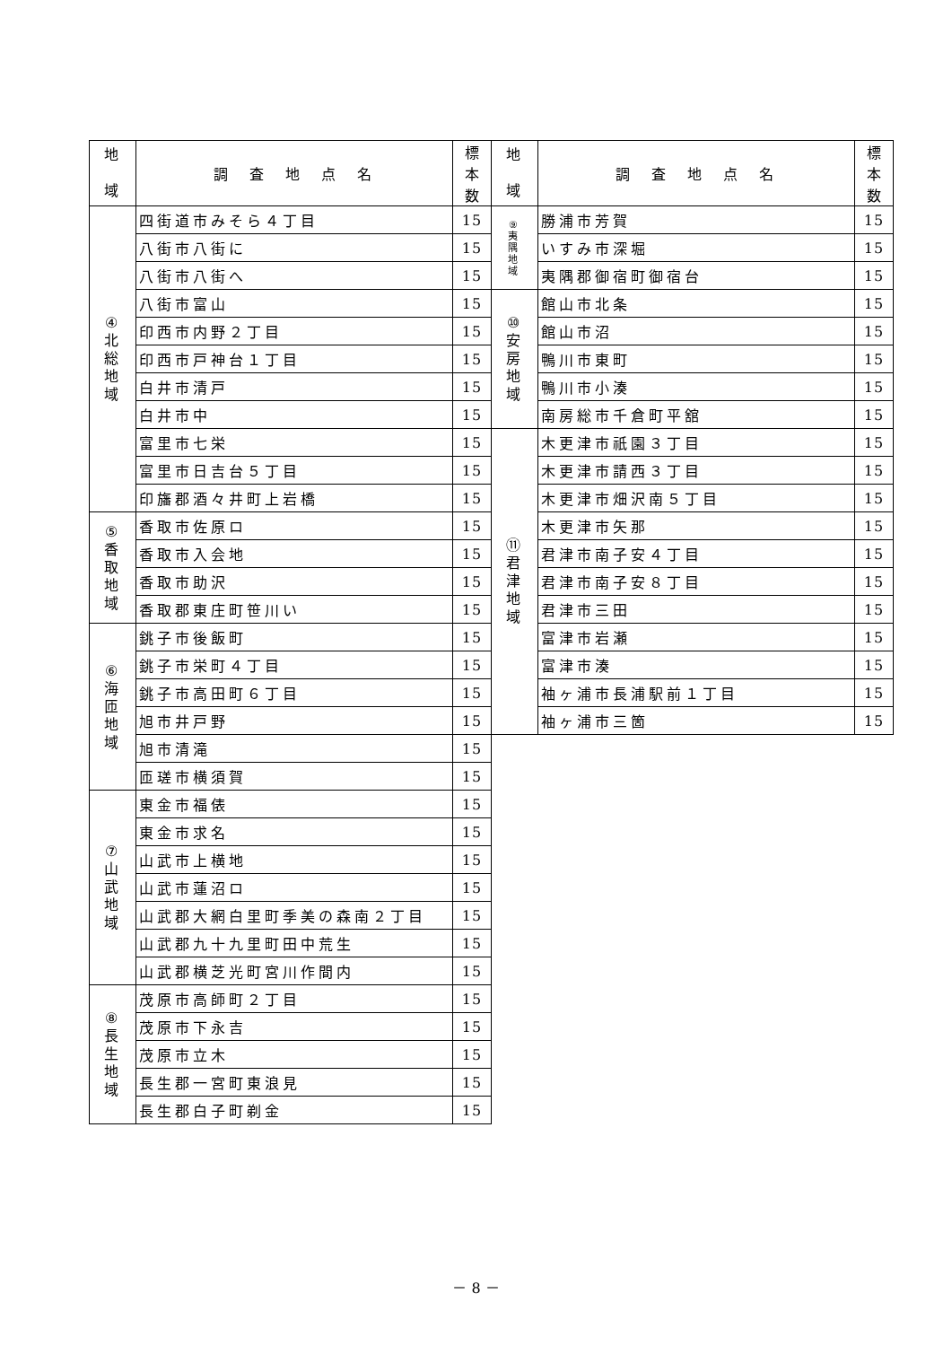| 地 域 | 調 査 地 点 名 | 標 本 数 |
| --- | --- | --- |
| ④ 北 総 地 域 | 四街道市みそら４丁目 | 15 |
| | 八街市八街に | 15 |
| | 八街市八街へ | 15 |
| | 八街市富山 | 15 |
| | 印西市内野２丁目 | 15 |
| | 印西市戸神台１丁目 | 15 |
| | 白井市清戸 | 15 |
| | 白井市中 | 15 |
| | 富里市七栄 | 15 |
| | 富里市日吉台５丁目 | 15 |
| | 印旛郡酒々井町上岩橋 | 15 |
| ⑤ 香 取 地 域 | 香取市佐原ロ | 15 |
| | 香取市入会地 | 15 |
| | 香取市助沢 | 15 |
| | 香取郡東庄町笹川い | 15 |
| ⑥ 海 匝 地 域 | 銚子市後飯町 | 15 |
| | 銚子市栄町４丁目 | 15 |
| | 銚子市高田町６丁目 | 15 |
| | 旭市井戸野 | 15 |
| | 旭市清滝 | 15 |
| | 匝瑳市横須賀 | 15 |
| ⑦ 山 武 地 域 | 東金市福俵 | 15 |
| | 東金市求名 | 15 |
| | 山武市上横地 | 15 |
| | 山武市蓮沼ロ | 15 |
| | 山武郡大網白里町季美の森南２丁目 | 15 |
| | 山武郡九十九里町田中荒生 | 15 |
| | 山武郡横芝光町宮川作間内 | 15 |
| ⑧ 長 生 地 域 | 茂原市高師町２丁目 | 15 |
| | 茂原市下永吉 | 15 |
| | 茂原市立木 | 15 |
| | 長生郡一宮町東浪見 | 15 |
| | 長生郡白子町剃金 | 15 |
| 地 域 | 調 査 地 点 名 | 標 本 数 |
| --- | --- | --- |
| ⑨ 夷 隅 地 域 | 勝浦市芳賀 | 15 |
| | いすみ市深堀 | 15 |
| | 夷隅郡御宿町御宿台 | 15 |
| ⑩ 安 房 地 域 | 館山市北条 | 15 |
| | 館山市沼 | 15 |
| | 鴨川市東町 | 15 |
| | 鴨川市小湊 | 15 |
| | 南房総市千倉町平舘 | 15 |
| ⑪ 君 津 地 域 | 木更津市祇園３丁目 | 15 |
| | 木更津市請西３丁目 | 15 |
| | 木更津市畑沢南５丁目 | 15 |
| | 木更津市矢那 | 15 |
| | 君津市南子安４丁目 | 15 |
| | 君津市南子安８丁目 | 15 |
| | 君津市三田 | 15 |
| | 富津市岩瀬 | 15 |
| | 富津市湊 | 15 |
| | 袖ヶ浦市長浦駅前１丁目 | 15 |
| | 袖ヶ浦市三箇 | 15 |
－ 8 －